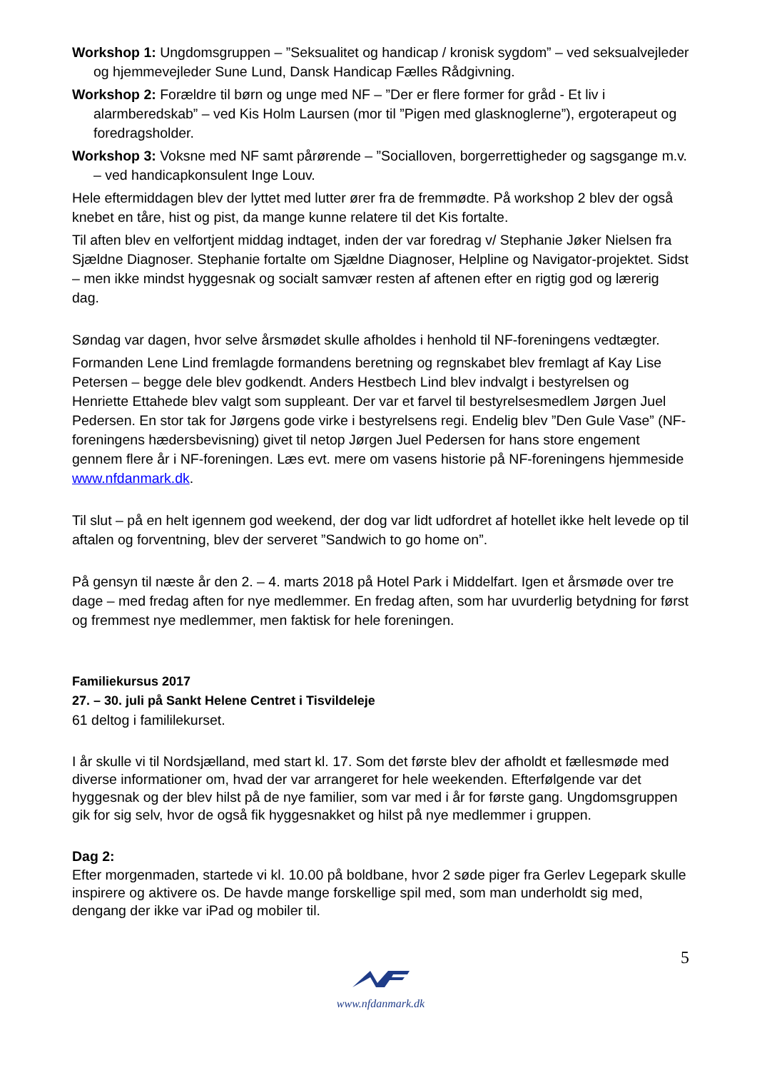Workshop 1: Ungdomsgruppen – ”Seksualitet og handicap / kronisk sygdom” – ved seksualvejleder og hjemmevejleder Sune Lund, Dansk Handicap Fælles Rådgivning.
Workshop 2: Forældre til børn og unge med NF – ”Der er flere former for gråd - Et liv i alarmberedskab” – ved Kis Holm Laursen (mor til ”Pigen med glasknoglerne”), ergoterapeut og foredragsholder.
Workshop 3: Voksne med NF samt pårørende – ”Socialloven, borgerrettigheder og sagsgange m.v. – ved handicapkonsulent Inge Louv.
Hele eftermiddagen blev der lyttet med lutter ører fra de fremmødte. På workshop 2 blev der også knebet en tåre, hist og pist, da mange kunne relatere til det Kis fortalte.
Til aften blev en velfortjent middag indtaget, inden der var foredrag v/ Stephanie Jøker Nielsen fra Sjældne Diagnoser. Stephanie fortalte om Sjældne Diagnoser, Helpline og Navigator-projektet. Sidst – men ikke mindst hyggesnak og socialt samvær resten af aftenen efter en rigtig god og lærerig dag.
Søndag var dagen, hvor selve årsmødet skulle afholdes i henhold til NF-foreningens vedtægter.
Formanden Lene Lind fremlagde formandens beretning og regnskabet blev fremlagt af Kay Lise Petersen – begge dele blev godkendt. Anders Hestbech Lind blev indvalgt i bestyrelsen og Henriette Ettahede blev valgt som suppleant. Der var et farvel til bestyrelsesmedlem Jørgen Juel Pedersen. En stor tak for Jørgens gode virke i bestyrelsens regi. Endelig blev ”Den Gule Vase” (NF-foreningens hædersbevisning) givet til netop Jørgen Juel Pedersen for hans store engement gennem flere år i NF-foreningen. Læs evt. mere om vasens historie på NF-foreningens hjemmeside www.nfdanmark.dk.
Til slut – på en helt igennem god weekend, der dog var lidt udfordret af hotellet ikke helt levede op til aftalen og forventning, blev der serveret ”Sandwich to go home on”.
På gensyn til næste år den 2. – 4. marts 2018 på Hotel Park i Middelfart. Igen et årsmøde over tre dage – med fredag aften for nye medlemmer. En fredag aften, som har uvurderlig betydning for først og fremmest nye medlemmer, men faktisk for hele foreningen.
Familiekursus 2017
27. – 30. juli på Sankt Helene Centret i Tisvildeleje
61 deltog i famililekurset.
I år skulle vi til Nordsjælland, med start kl. 17. Som det første blev der afholdt et fællesmøde med diverse informationer om, hvad der var arrangeret for hele weekenden. Efterfølgende var det hyggesnak og der blev hilst på de nye familier, som var med i år for første gang. Ungdomsgruppen gik for sig selv, hvor de også fik hyggesnakket og hilst på nye medlemmer i gruppen.
Dag 2:
Efter morgenmaden, startede vi kl. 10.00 på boldbane, hvor 2 søde piger fra Gerlev Legepark skulle inspirere og aktivere os. De havde mange forskellige spil med, som man underholdt sig med, dengang der ikke var iPad og mobiler til.
5
www.nfdanmark.dk